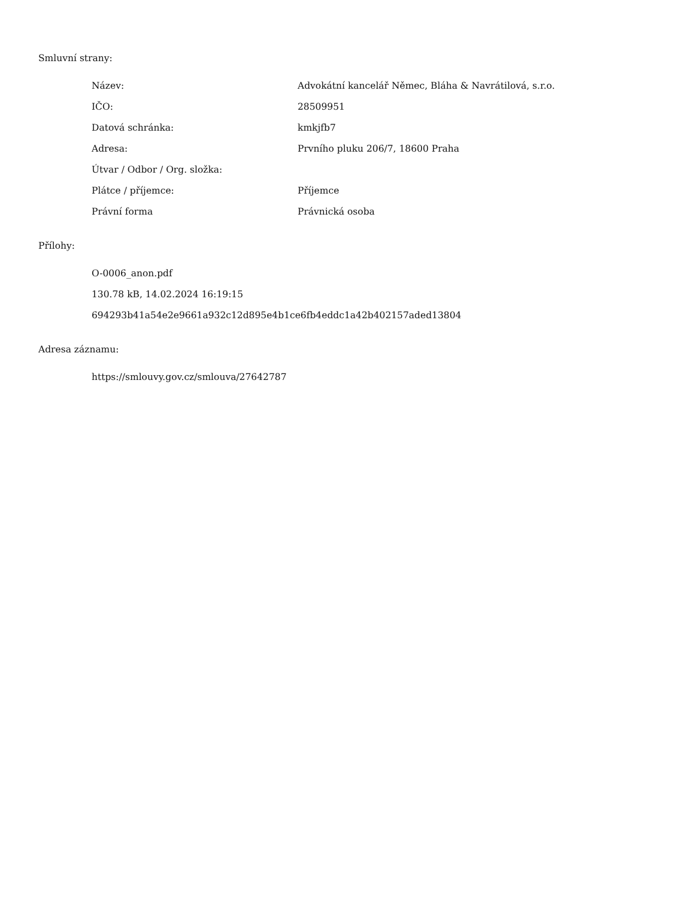Smluvní strany:
| Název: | Advokátní kancelář Němec, Bláha & Navrátilová, s.r.o. |
| IČO: | 28509951 |
| Datová schránka: | kmkjfb7 |
| Adresa: | Prvního pluku 206/7, 18600 Praha |
| Útvar / Odbor / Org. složka: | |
| Plátce / příjemce: | Příjemce |
| Právní forma | Právnická osoba |
Přílohy:
O-0006_anon.pdf
130.78 kB, 14.02.2024 16:19:15
694293b41a54e2e9661a932c12d895e4b1ce6fb4eddc1a42b402157aded13804
Adresa záznamu:
https://smlouvy.gov.cz/smlouva/27642787